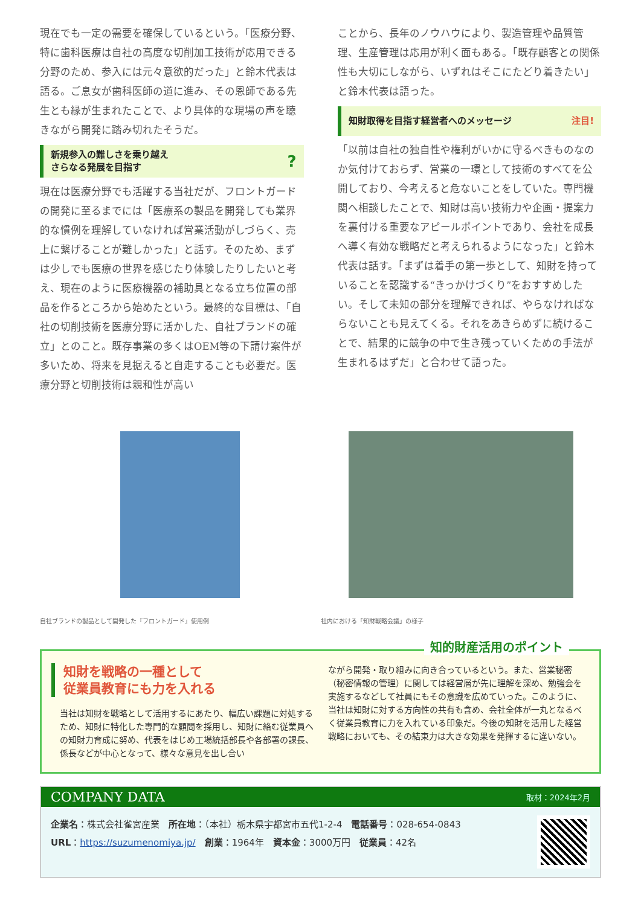現在でも一定の需要を確保しているという。「医療分野、特に歯科医療は自社の高度な切削加工技術が応用できる分野のため、参入には元々意欲的だった」と鈴木代表は語る。ご息女が歯科医師の道に進み、その恩師である先生とも縁が生まれたことで、より具体的な現場の声を聴きながら開発に踏み切れたそうだ。
新規参入の難しさを乗り越え
さらなる発展を目指す?
現在は医療分野でも活躍する当社だが、フロントガードの開発に至るまでには「医療系の製品を開発しても業界的な慣例を理解していなければ営業活動がしづらく、売上に繋げることが難しかった」と話す。そのため、まずは少しでも医療の世界を感じたり体験したりしたいと考え、現在のように医療機器の補助具となる立ち位置の部品を作るところから始めたという。最終的な目標は、「自社の切削技術を医療分野に活かした、自社ブランドの確立」とのこと。既存事業の多くはOEM等の下請け案件が多いため、将来を見据えると自走することも必要だ。医療分野と切削技術は親和性が高い
ことから、長年のノウハウにより、製造管理や品質管理、生産管理は応用が利く面もある。「既存顧客との関係性も大切にしながら、いずれはそこにたどり着きたい」と鈴木代表は語った。
知財取得を目指す経営者へのメッセージ 注目!
「以前は自社の独自性や権利がいかに守るべきものなのか気付けておらず、営業の一環として技術のすべてを公開しており、今考えると危ないことをしていた。専門機関へ相談したことで、知財は高い技術力や企画・提案力を裏付ける重要なアピールポイントであり、会社を成長へ導く有効な戦略だと考えられるようになった」と鈴木代表は話す。「まずは着手の第一歩として、知財を持っていることを認識する“きっかけづくり”をおすすめしたい。そして未知の部分を理解できれば、やらなければならないことも見えてくる。それをあきらめずに続けることで、結果的に競争の中で生き残っていくための手法が生まれるはずだ」と合わせて語った。
自社ブランドの製品として開発した『フロントガード』使用例 社内における「知財戦略会議」の様子
知的財産活用のポイント
知財を戦略の一種として
従業員教育にも力を入れる
当社は知財を戦略として活用するにあたり、幅広い課題に対処するため、知財に特化した専門的な顧問を採用し、知財に絡む従業員への知財力育成に努め、代表をはじめ工場統括部長や各部署の課長、係長などが中心となって、様々な意見を出し合い
ながら開発・取り組みに向き合っているという。また、営業秘密（秘密情報の管理）に関しては経営層が先に理解を深め、勉強会を実施するなどして社員にもその意識を広めていった。このように、当社は知財に対する方向性の共有も含め、会社全体が一丸となるべく従業員教育に力を入れている印象だ。今後の知財を活用した経営戦略においても、その結束力は大きな効果を発揮するに違いない。
COMPANY DATA 取材：2024年2月
企業名：株式会社雀宮産業　所在地：（本社）栃木県宇都宮市五代1-2-4　電話番号：028-654-0843
URL：https://suzumenomiya.jp/　創業：1964年　資本金：3000万円　従業員：42名